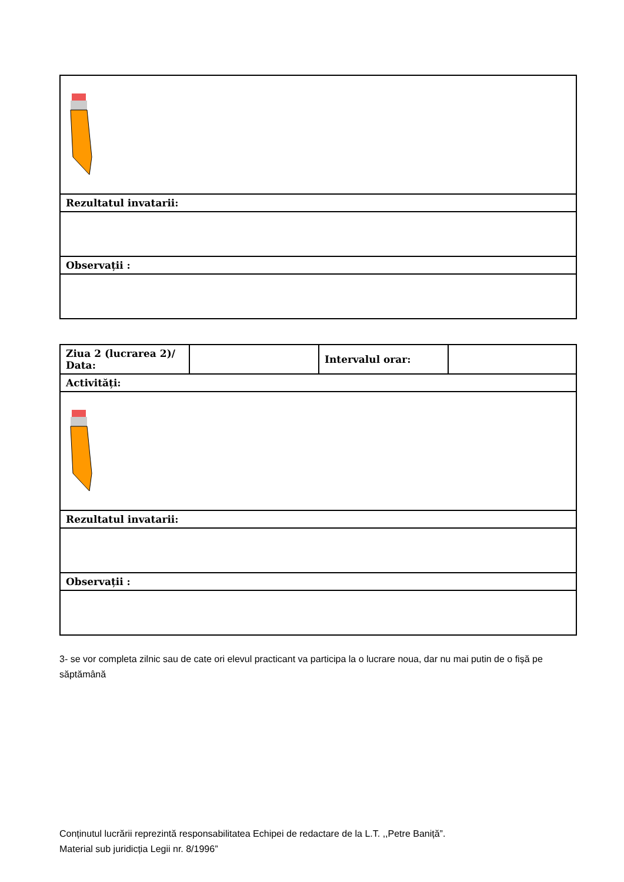| Rezultatul invatarii: |
| Observații : |
| Ziua 2 (lucrarea 2)/ Data: | | Intervalul orar: | |
| Activități: | | | |
| Rezultatul invatarii: | | | |
| Observații : | | | |
3- se vor completa zilnic sau de cate ori elevul practicant va participa la o lucrare noua, dar nu mai putin de o fișă pe săptămână
Conținutul lucrării reprezintă responsabilitatea Echipei de redactare de la L.T. ,,Petre Baniță”.
Material sub juridicția Legii nr. 8/1996”